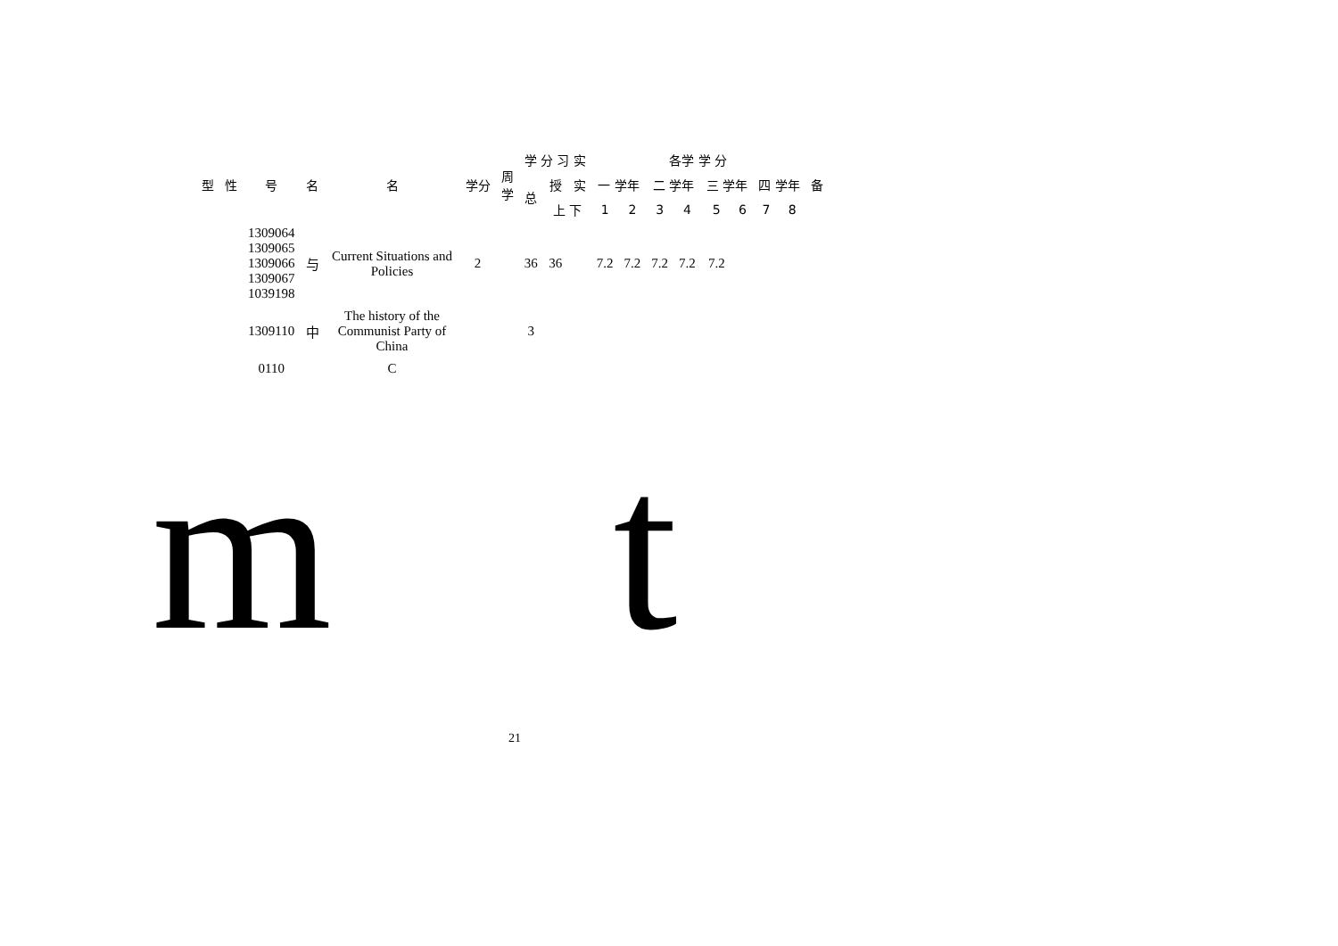| 型 | 性 | 号 | 名 | 名 | 学分 | 周 学 | 学 分 习 实 | | | 各学 学 分 | | | | | | | | 备 |
| --- | --- | --- | --- | --- | --- | --- | --- | --- | --- | --- | --- | --- | --- | --- | --- | --- | --- | --- |
| | | | | | | | 总 | 授 | 实 | 一 学年 | | 二 学年 | | 三 学年 | | 四 学年 | | |
| | | | | | | | | 上 下 | | 1 | 2 | 3 | 4 | 5 | 6 | 7 | 8 | |
| | | 1309064 1309065 1309066 1309067 1039198 | 与 | Current Situations and Policies | 2 | | 36 | 36 | | 7.2 | 7.2 | 7.2 | 7.2 | 7.2 | | | | |
| | | 1309110 | 中 | The history of the Communist Party of China | | | 3 | | | | | | | | | | | |
| | | 0110 | | C | | | | | | | | | | | | | | |
21
m t